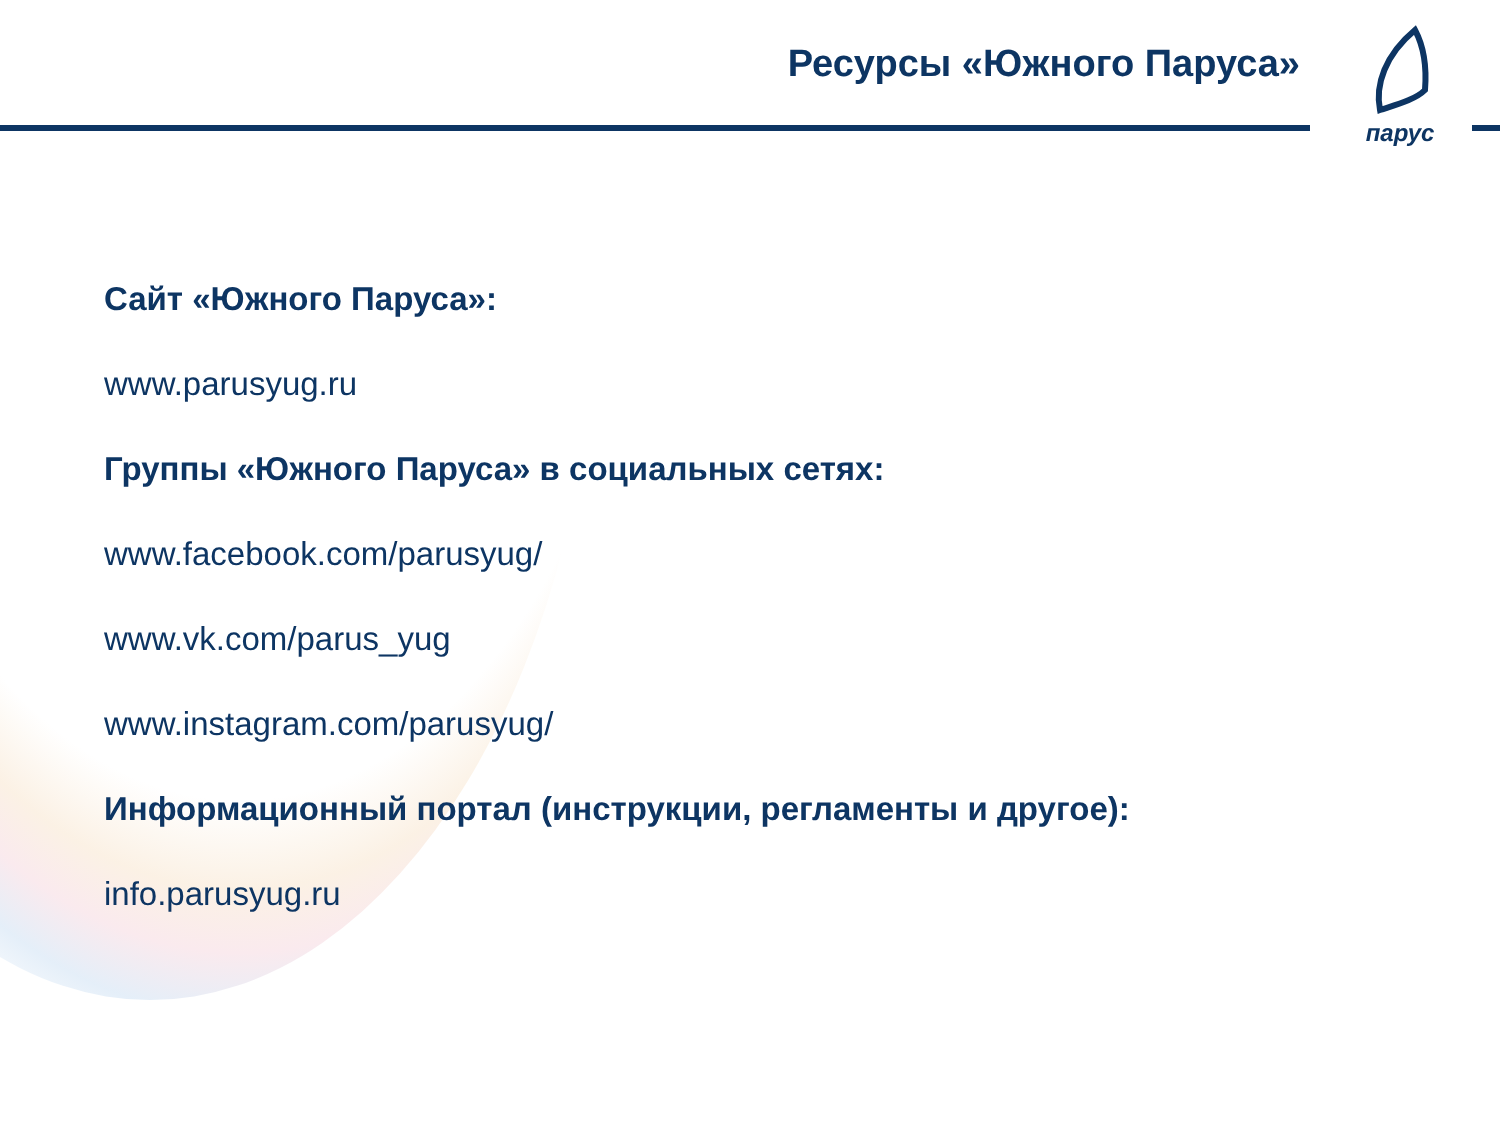Ресурсы «Южного Паруса»
парус
Сайт «Южного Паруса»:
www.parusyug.ru
Группы «Южного Паруса» в социальных сетях:
www.facebook.com/parusyug/
www.vk.com/parus_yug
www.instagram.com/parusyug/
Информационный портал (инструкции, регламенты и другое):
info.parusyug.ru